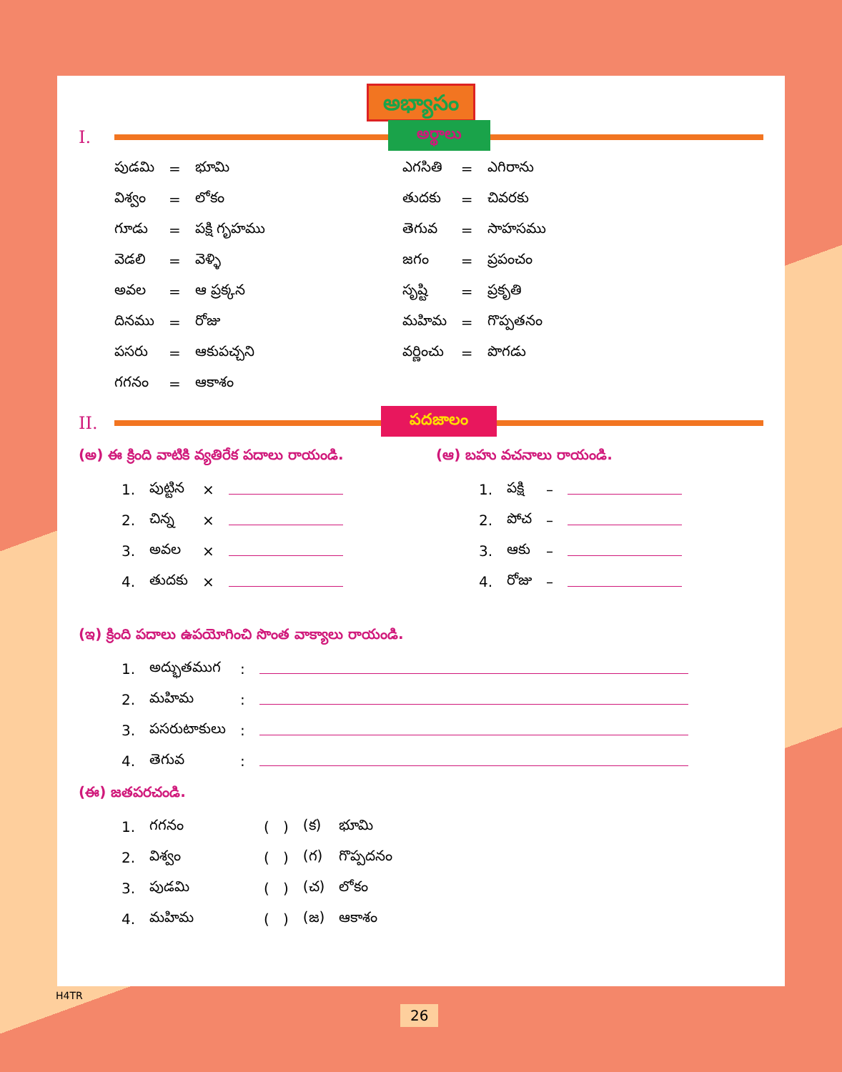అభ్యాసం
I.
అర్థాలు
| పుడమి | = | భూమి | ఎగసితి | = | ఎగిరాను |
| విశ్వం | = | లోకం | తుదకు | = | చివరకు |
| గూడు | = | పక్షి గృహము | తెగువ | = | సాహసము |
| వెడలి | = | వెళ్ళి | జగం | = | ప్రపంచం |
| అవల | = | ఆ ప్రక్కన | సృష్టి | = | ప్రకృతి |
| దినము | = | రోజు | మహిమ | = | గొప్పతనం |
| పసరు | = | ఆకుపచ్చని | వర్ణించు | = | పొగడు |
| గగనం | = | ఆకాశం | | | |
II.
పదజాలం
(అ) ఈ క్రింది వాటికి వ్యతిరేక పదాలు రాయండి.
| 1. | పుట్టిన | × | |
| 2. | చిన్న | × | |
| 3. | అవల | × | |
| 4. | తుదకు | × | |
(ఆ) బహు వచనాలు రాయండి.
| 1. | పక్షి | – | |
| 2. | పోచ | – | |
| 3. | ఆకు | – | |
| 4. | రోజు | – | |
(ఇ) క్రింది పదాలు ఉపయోగించి సొంత వాక్యాలు రాయండి.
| 1. | అద్భుతముగ | : | |
| 2. | మహిమ | : | |
| 3. | పసరుటాకులు | : | |
| 4. | తెగువ | : | |
(ఈ) జతపరచండి.
| 1. | గగనం | ( ) | (క) | భూమి |
| 2. | విశ్వం | ( ) | (గ) | గొప్పదనం |
| 3. | పుడమి | ( ) | (చ) | లోకం |
| 4. | మహిమ | ( ) | (జ) | ఆకాశం |
H4TR
26